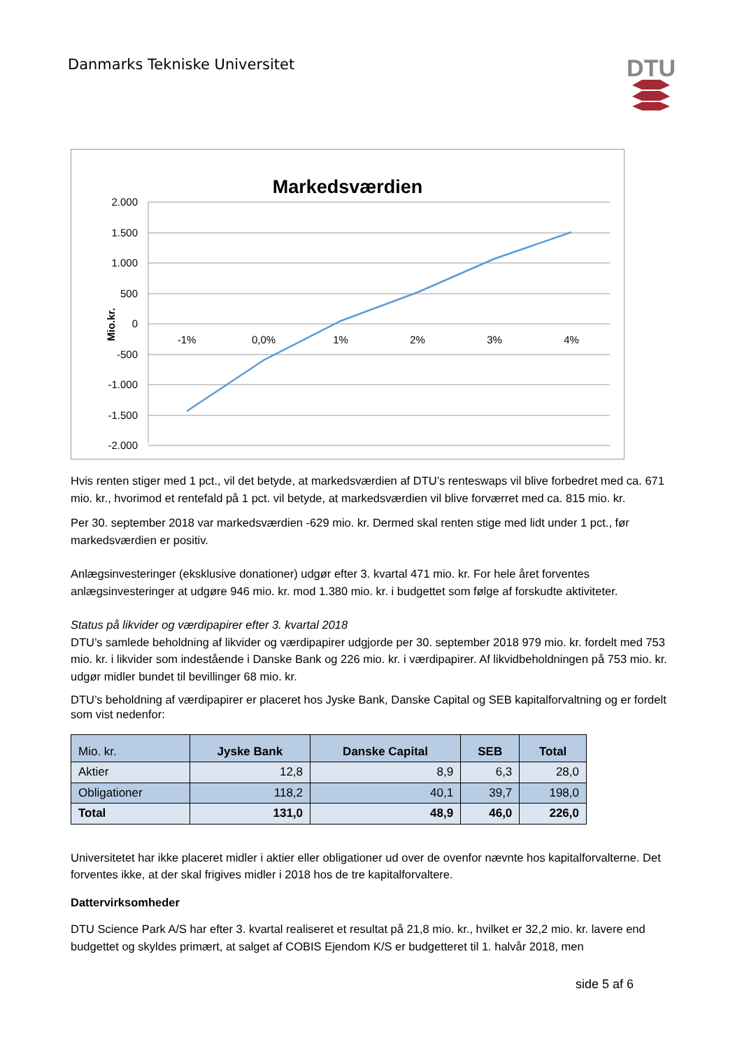Danmarks Tekniske Universitet
DTU
Markedsværdien
2.000
1.500
1.000
500
0
-500
-1.000
-1.500
-2.000
Mio.kr.
-1%
0,0%
1%
2%
3%
4%
Hvis renten stiger med 1 pct., vil det betyde, at markedsværdien af DTU’s renteswaps vil blive forbedret med ca. 671 mio. kr., hvorimod et rentefald på 1 pct. vil betyde, at markedsværdien vil blive forværret med ca. 815 mio. kr.
Per 30. september 2018 var markedsværdien -629 mio. kr. Dermed skal renten stige med lidt under 1 pct., før markedsværdien er positiv.
Anlægsinvesteringer (eksklusive donationer) udgør efter 3. kvartal 471 mio. kr. For hele året forventes anlægsinvesteringer at udgøre 946 mio. kr. mod 1.380 mio. kr. i budgettet som følge af forskudte aktiviteter.
Status på likvider og værdipapirer efter 3. kvartal 2018
DTU’s samlede beholdning af likvider og værdipapirer udgjorde per 30. september 2018 979 mio. kr. fordelt med 753 mio. kr. i likvider som indestående i Danske Bank og 226 mio. kr. i værdipapirer. Af likvidbeholdningen på 753 mio. kr. udgør midler bundet til bevillinger 68 mio. kr.
DTU’s beholdning af værdipapirer er placeret hos Jyske Bank, Danske Capital og SEB kapitalforvaltning og er fordelt som vist nedenfor:
| Mio. kr. | Jyske Bank | Danske Capital | SEB | Total |
| --- | --- | --- | --- | --- |
| Aktier | 12,8 | 8,9 | 6,3 | 28,0 |
| Obligationer | 118,2 | 40,1 | 39,7 | 198,0 |
| Total | 131,0 | 48,9 | 46,0 | 226,0 |
Universitetet har ikke placeret midler i aktier eller obligationer ud over de ovenfor nævnte hos kapitalforvalterne. Det forventes ikke, at der skal frigives midler i 2018 hos de tre kapitalforvaltere.
Dattervirksomheder
DTU Science Park A/S har efter 3. kvartal realiseret et resultat på 21,8 mio. kr., hvilket er 32,2 mio. kr. lavere end budgettet og skyldes primært, at salget af COBIS Ejendom K/S er budgetteret til 1. halvår 2018, men
side 5 af 6